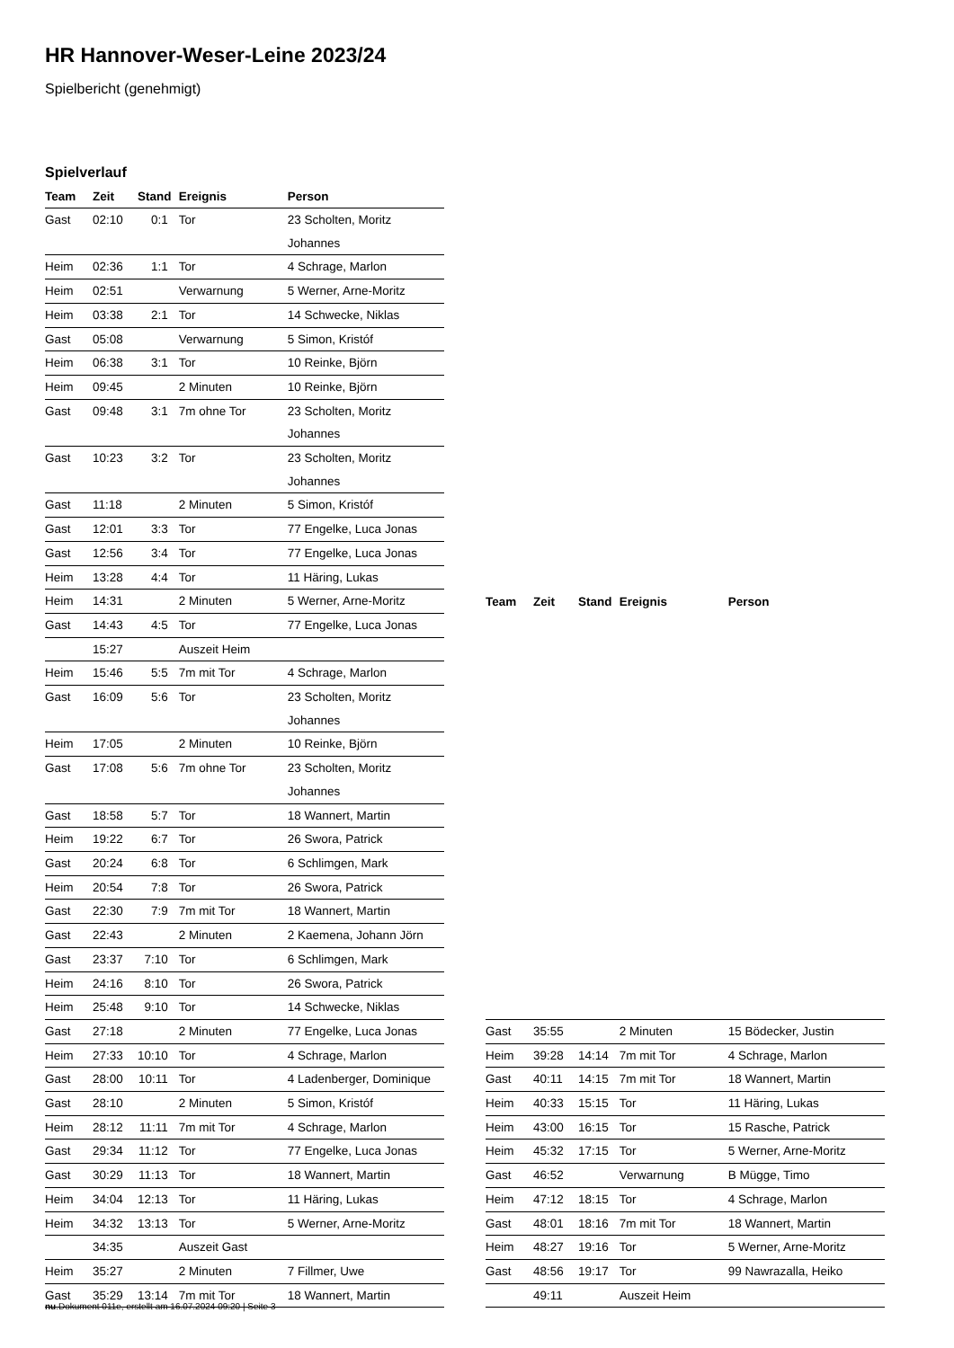HR Hannover-Weser-Leine 2023/24
Spielbericht (genehmigt)
Spielverlauf
| Team | Zeit | Stand | Ereignis | Person |
| --- | --- | --- | --- | --- |
| Gast | 02:10 | 0:1 | Tor | 23 Scholten, Moritz Johannes |
| Heim | 02:36 | 1:1 | Tor | 4 Schrage, Marlon |
| Heim | 02:51 | | Verwarnung | 5 Werner, Arne-Moritz |
| Heim | 03:38 | 2:1 | Tor | 14 Schwecke, Niklas |
| Gast | 05:08 | | Verwarnung | 5 Simon, Kristóf |
| Heim | 06:38 | 3:1 | Tor | 10 Reinke, Björn |
| Heim | 09:45 | | 2 Minuten | 10 Reinke, Björn |
| Gast | 09:48 | 3:1 | 7m ohne Tor | 23 Scholten, Moritz Johannes |
| Gast | 10:23 | 3:2 | Tor | 23 Scholten, Moritz Johannes |
| Gast | 11:18 | | 2 Minuten | 5 Simon, Kristóf |
| Gast | 12:01 | 3:3 | Tor | 77 Engelke, Luca Jonas |
| Gast | 12:56 | 3:4 | Tor | 77 Engelke, Luca Jonas |
| Heim | 13:28 | 4:4 | Tor | 11 Häring, Lukas |
| Heim | 14:31 | | 2 Minuten | 5 Werner, Arne-Moritz |
| Gast | 14:43 | 4:5 | Tor | 77 Engelke, Luca Jonas |
| | 15:27 | | Auszeit Heim | |
| Heim | 15:46 | 5:5 | 7m mit Tor | 4 Schrage, Marlon |
| Gast | 16:09 | 5:6 | Tor | 23 Scholten, Moritz Johannes |
| Heim | 17:05 | | 2 Minuten | 10 Reinke, Björn |
| Gast | 17:08 | 5:6 | 7m ohne Tor | 23 Scholten, Moritz Johannes |
| Gast | 18:58 | 5:7 | Tor | 18 Wannert, Martin |
| Heim | 19:22 | 6:7 | Tor | 26 Swora, Patrick |
| Gast | 20:24 | 6:8 | Tor | 6 Schlimgen, Mark |
| Heim | 20:54 | 7:8 | Tor | 26 Swora, Patrick |
| Gast | 22:30 | 7:9 | 7m mit Tor | 18 Wannert, Martin |
| Gast | 22:43 | | 2 Minuten | 2 Kaemena, Johann Jörn |
| Gast | 23:37 | 7:10 | Tor | 6 Schlimgen, Mark |
| Heim | 24:16 | 8:10 | Tor | 26 Swora, Patrick |
| Heim | 25:48 | 9:10 | Tor | 14 Schwecke, Niklas |
| Gast | 27:18 | | 2 Minuten | 77 Engelke, Luca Jonas |
| Heim | 27:33 | 10:10 | Tor | 4 Schrage, Marlon |
| Gast | 28:00 | 10:11 | Tor | 4 Ladenberger, Dominique |
| Gast | 28:10 | | 2 Minuten | 5 Simon, Kristóf |
| Heim | 28:12 | 11:11 | 7m mit Tor | 4 Schrage, Marlon |
| Gast | 29:34 | 11:12 | Tor | 77 Engelke, Luca Jonas |
| Gast | 30:29 | 11:13 | Tor | 18 Wannert, Martin |
| Heim | 34:04 | 12:13 | Tor | 11 Häring, Lukas |
| Heim | 34:32 | 13:13 | Tor | 5 Werner, Arne-Moritz |
| | 34:35 | | Auszeit Gast | |
| Heim | 35:27 | | 2 Minuten | 7 Fillmer, Uwe |
| Gast | 35:29 | 13:14 | 7m mit Tor | 18 Wannert, Martin |
| Team | Zeit | Stand | Ereignis | Person |
| --- | --- | --- | --- | --- |
| Gast | 35:55 | | 2 Minuten | 15 Bödecker, Justin |
| Heim | 39:28 | 14:14 | 7m mit Tor | 4 Schrage, Marlon |
| Gast | 40:11 | 14:15 | 7m mit Tor | 18 Wannert, Martin |
| Heim | 40:33 | 15:15 | Tor | 11 Häring, Lukas |
| Heim | 43:00 | 16:15 | Tor | 15 Rasche, Patrick |
| Heim | 45:32 | 17:15 | Tor | 5 Werner, Arne-Moritz |
| Gast | 46:52 | | Verwarnung | B Mügge, Timo |
| Heim | 47:12 | 18:15 | Tor | 4 Schrage, Marlon |
| Gast | 48:01 | 18:16 | 7m mit Tor | 18 Wannert, Martin |
| Heim | 48:27 | 19:16 | Tor | 5 Werner, Arne-Moritz |
| Gast | 48:56 | 19:17 | Tor | 99 Nawrazalla, Heiko |
| | 49:11 | | Auszeit Heim | |
nu.Dokument 011e, erstellt am 16.07.2024 09:20 | Seite 3